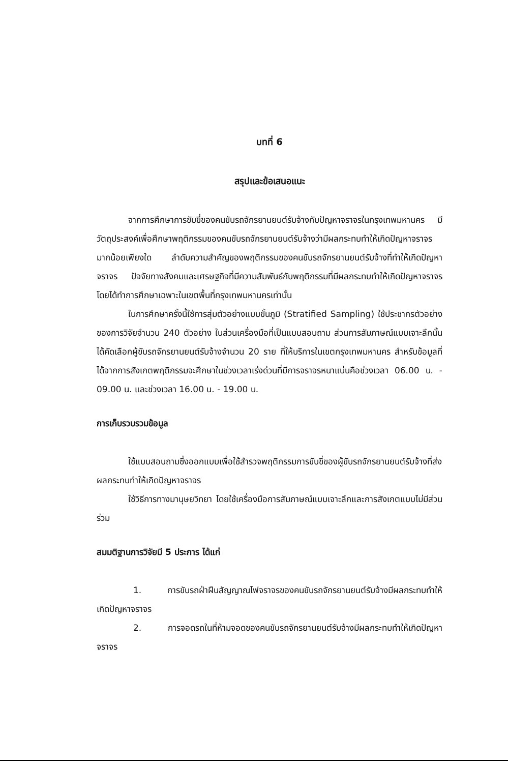บทที่ 6
สรุปและข้อเสนอแนะ
จากการศึกษาการขับขี่ของคนขับรถจักรยานยนต์รับจ้างกับปัญหาจราจรในกรุงเทพมหานคร มีวัตถุประสงค์เพื่อศึกษาพฤติกรรมของคนขับรถจักรยานยนต์รับจ้างว่ามีผลกระทบทำให้เกิดปัญหาจราจรมากน้อยเพียงใด ลำดับความสำคัญของพฤติกรรมของคนขับรถจักรยานยนต์รับจ้างที่ทำให้เกิดปัญหาจราจร ปัจจัยทางสังคมและเศรษฐกิจที่มีความสัมพันธ์กับพฤติกรรมที่มีผลกระทบทำให้เกิดปัญหาจราจร โดยได้ทำการศึกษาเฉพาะในเขตพื้นที่กรุงเทพมหานครเท่านั้น
ในการศึกษาครั้งนี้ใช้การสุ่มตัวอย่างแบบขั้นภูมิ (Stratified Sampling) ใช้ประชากรตัวอย่างของการวิจัยจำนวน 240 ตัวอย่าง ในส่วนเครื่องมือที่เป็นแบบสอบถาม ส่วนการสัมภาษณ์แบบเจาะลึกนั้นได้คัดเลือกผู้ขับรถจักรยานยนต์รับจ้างจำนวน 20 ราย ที่ให้บริการในเขตกรุงเทพมหานคร สำหรับข้อมูลที่ได้จากการสังเกตพฤติกรรมจะศึกษาในช่วงเวลาเร่งด่วนที่มีการจราจรหนาแน่นคือช่วงเวลา 06.00 น. - 09.00 น. และช่วงเวลา 16.00 น. - 19.00 น.
การเก็บรวบรวมข้อมูล
ใช้แบบสอบถามซึ่งออกแบบเพื่อใช้สำรวจพฤติกรรมการขับขี่ของผู้ขับรถจักรยานยนต์รับจ้างที่ส่งผลกระทบทำให้เกิดปัญหาจราจร
ใช้วิธีการทางมานุษยวิทยา โดยใช้เครื่องมือการสัมภาษณ์แบบเจาะลึกและการสังเกตแบบไม่มีส่วนร่วม
สมมติฐานการวิจัยมี 5 ประการ ได้แก่
1. การขับรถฝ่าฝืนสัญญาณไฟจราจรของคนขับรถจักรยานยนต์รับจ้างมีผลกระทบทำให้เกิดปัญหาจราจร
2. การจอดรถในที่ห้ามจอดของคนขับรถจักรยานยนต์รับจ้างมีผลกระทบทำให้เกิดปัญหาจราจร